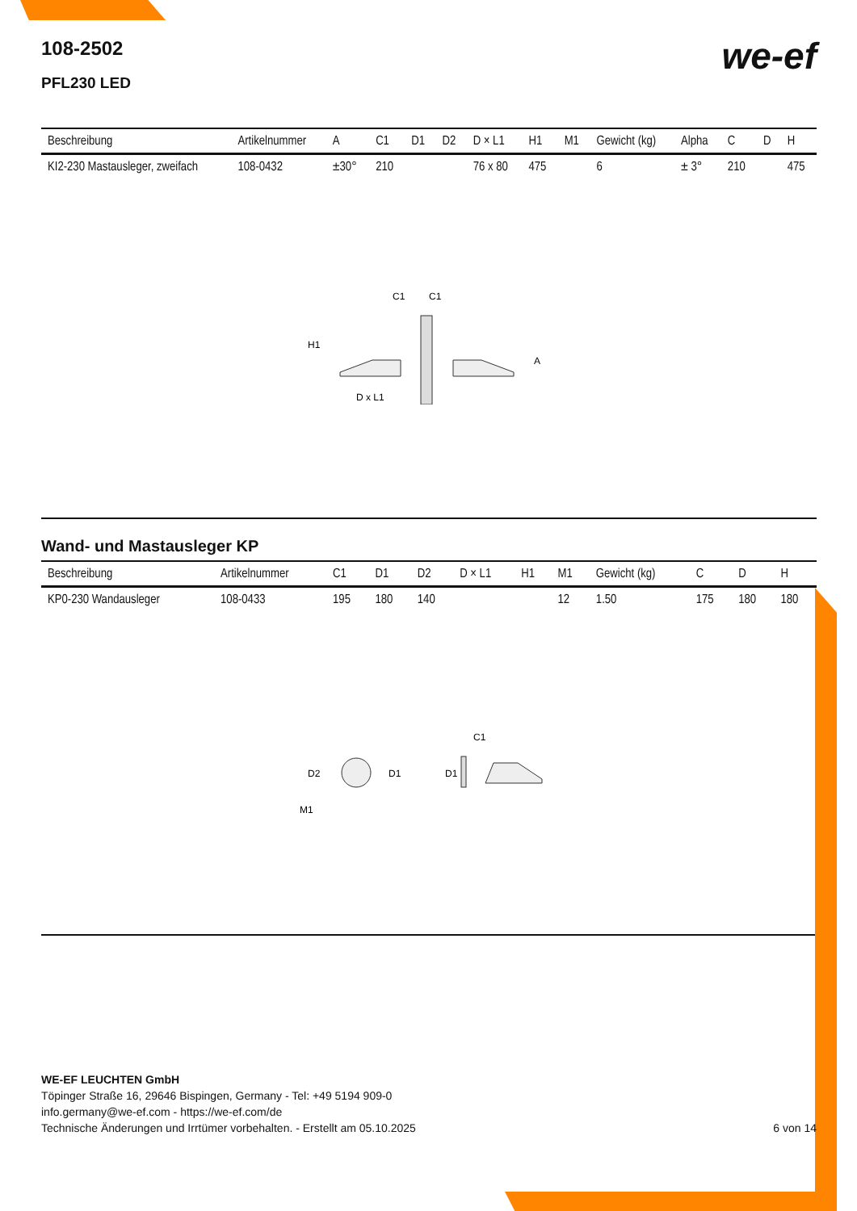we-ef
108-2502
PFL230 LED
| Beschreibung | Artikelnummer | A | C1 | D1 | D2 | D × L1 | H1 | M1 | Gewicht (kg) | Alpha | C | D | H |
| --- | --- | --- | --- | --- | --- | --- | --- | --- | --- | --- | --- | --- | --- |
| KI2-230 Mastausleger, zweifach | 108-0432 | ±30° | 210 | | | 76 x 80 | 475 | | 6 | ± 3° | 210 | | 475 |
C1
C1
H1
A
D x L1
Wand- und Mastausleger KP
| Beschreibung | Artikelnummer | C1 | D1 | D2 | D × L1 | H1 | M1 | Gewicht (kg) | C | D | H |
| --- | --- | --- | --- | --- | --- | --- | --- | --- | --- | --- | --- |
| KP0-230 Wandausleger | 108-0433 | 195 | 180 | 140 | | | 12 | 1.50 | 175 | 180 | 180 |
C1
D2
D1
D1
M1
WE-EF LEUCHTEN GmbH
Töpinger Straße 16, 29646 Bispingen, Germany - Tel: +49 5194 909-0
info.germany@we-ef.com - https://we-ef.com/de
Technische Änderungen und Irrtümer vorbehalten. - Erstellt am 05.10.2025 6 von 14